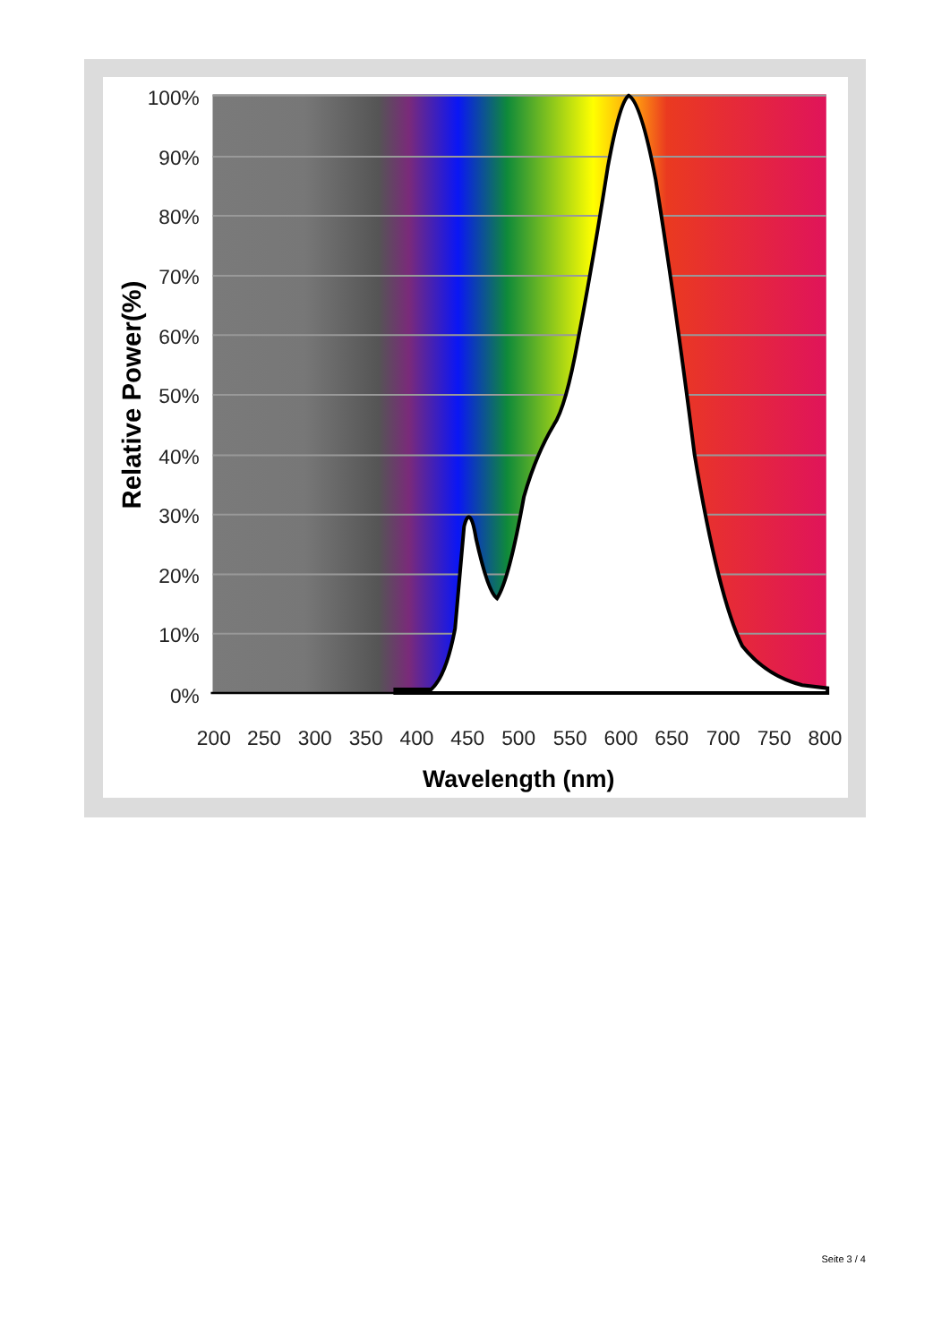100%
90%
80%
70%
60%
50%
40%
30%
20%
10%
0%
200
250
300
350
400
450
500
550
600
650
700
750
800
Wavelength (nm)
Relative Power(%)
Seite 3 / 4